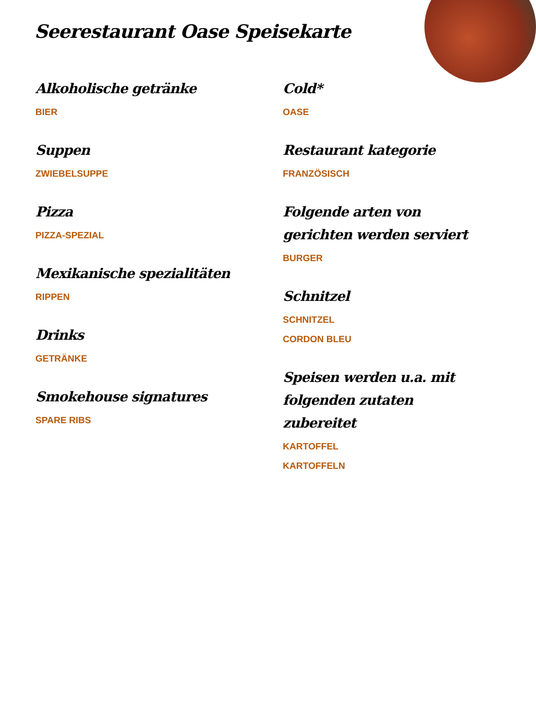Seerestaurant Oase Speisekarte
Alkoholische getränke
BIER
Suppen
ZWIEBELSUPPE
Pizza
PIZZA-SPEZIAL
Mexikanische spezialitäten
RIPPEN
Drinks
GETRÄNKE
Smokehouse signatures
SPARE RIBS
Cold*
OASE
Restaurant kategorie
FRANZÖSISCH
Folgende arten von gerichten werden serviert
BURGER
Schnitzel
SCHNITZEL
CORDON BLEU
Speisen werden u.a. mit folgenden zutaten zubereitet
KARTOFFEL
KARTOFFELN